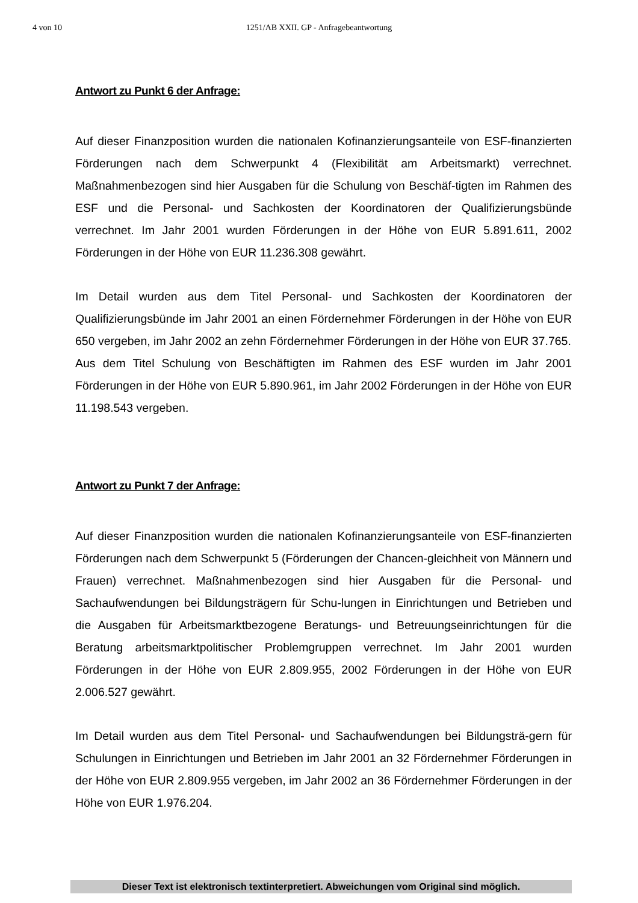4 von 10
1251/AB XXII. GP - Anfragebeantwortung
Antwort zu Punkt 6 der Anfrage:
Auf dieser Finanzposition wurden die nationalen Kofinanzierungsanteile von ESF-finanzierten Förderungen nach dem Schwerpunkt 4 (Flexibilität am Arbeitsmarkt) verrechnet. Maßnahmenbezogen sind hier Ausgaben für die Schulung von Beschäf-tigten im Rahmen des ESF und die Personal- und Sachkosten der Koordinatoren der Qualifizierungsbünde verrechnet. Im Jahr 2001 wurden Förderungen in der Höhe von EUR 5.891.611, 2002 Förderungen in der Höhe von EUR 11.236.308 gewährt.
Im Detail wurden aus dem Titel Personal- und Sachkosten der Koordinatoren der Qualifizierungsbünde im Jahr 2001 an einen Fördernehmer Förderungen in der Höhe von EUR 650 vergeben, im Jahr 2002 an zehn Fördernehmer Förderungen in der Höhe von EUR 37.765.
Aus dem Titel Schulung von Beschäftigten im Rahmen des ESF wurden im Jahr 2001 Förderungen in der Höhe von EUR 5.890.961, im Jahr 2002 Förderungen in der Höhe von EUR 11.198.543 vergeben.
Antwort zu Punkt 7 der Anfrage:
Auf dieser Finanzposition wurden die nationalen Kofinanzierungsanteile von ESF-finanzierten Förderungen nach dem Schwerpunkt 5 (Förderungen der Chancen-gleichheit von Männern und Frauen) verrechnet. Maßnahmenbezogen sind hier Ausgaben für die Personal- und Sachaufwendungen bei Bildungsträgern für Schu-lungen in Einrichtungen und Betrieben und die Ausgaben für Arbeitsmarktbezogene Beratungs- und Betreuungseinrichtungen für die Beratung arbeitsmarktpolitischer Problemgruppen verrechnet. Im Jahr 2001 wurden Förderungen in der Höhe von EUR 2.809.955, 2002 Förderungen in der Höhe von EUR 2.006.527 gewährt.
Im Detail wurden aus dem Titel Personal- und Sachaufwendungen bei Bildungsträ-gern für Schulungen in Einrichtungen und Betrieben im Jahr 2001 an 32 Fördernehmer Förderungen in der Höhe von EUR 2.809.955 vergeben, im Jahr 2002 an 36 Fördernehmer Förderungen in der Höhe von EUR 1.976.204.
Dieser Text ist elektronisch textinterpretiert. Abweichungen vom Original sind möglich.